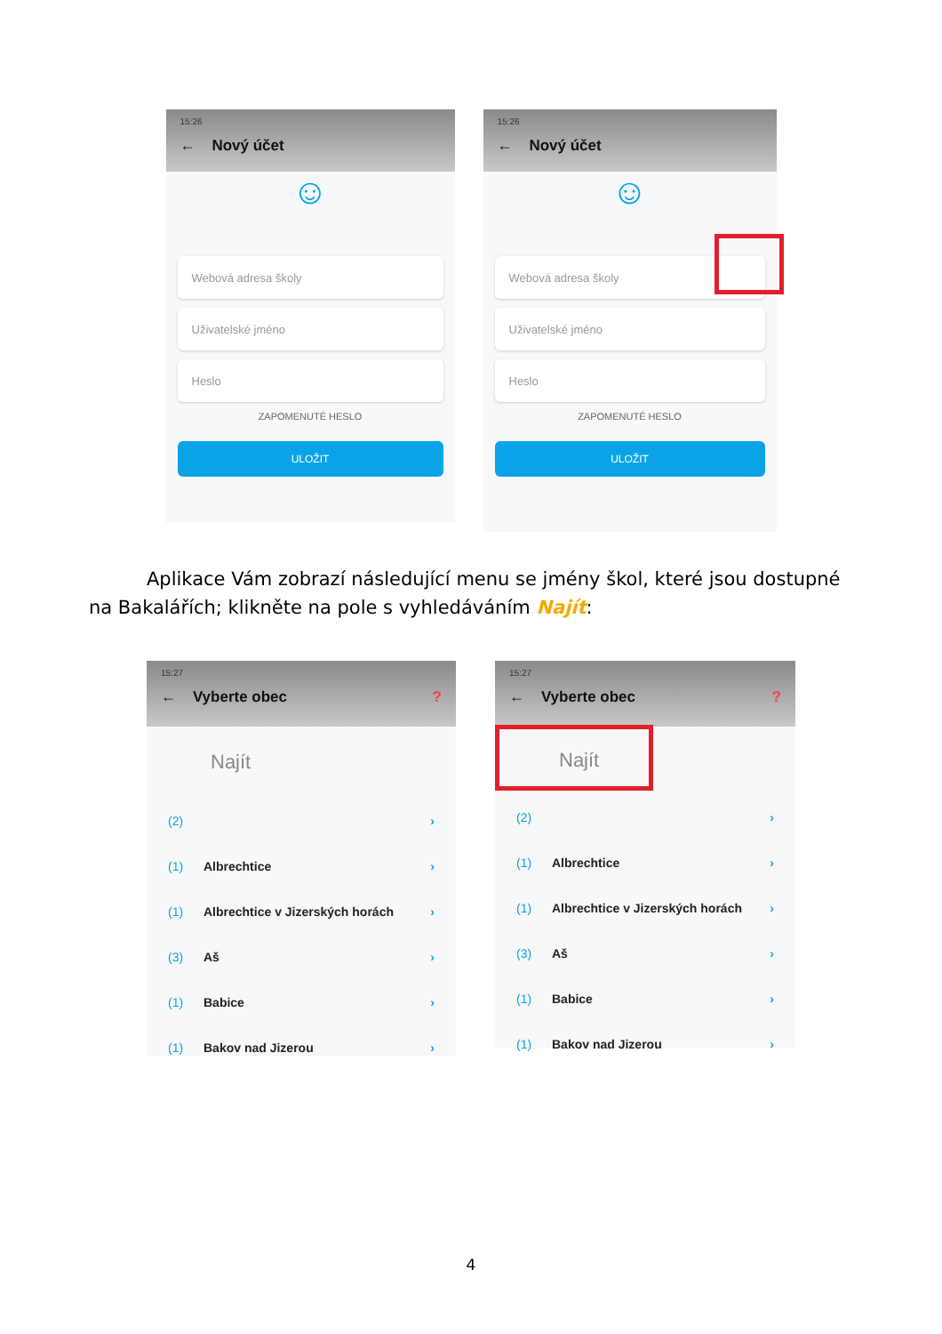15:26
← Nový účet
☺
Webová adresa školy
Uživatelské jméno
Heslo
ZAPOMENUTÉ HESLO
ULOŽIT
15:26
← Nový účet
☺
Webová adresa školy
Uživatelské jméno
Heslo
ZAPOMENUTÉ HESLO
ULOŽIT
Aplikace Vám zobrazí následující menu se jmény škol, které jsou dostupné na Bakalářích; klikněte na pole s vyhledáváním Najít:
15:27
← Vyberte obec ?
Najít
(2) ›
(1) Albrechtice ›
(1) Albrechtice v Jizerských horách ›
(3) Aš ›
(1) Babice ›
(1) Bakov nad Jizerou ›
15:27
← Vyberte obec ?
Najít
(2) ›
(1) Albrechtice ›
(1) Albrechtice v Jizerských horách ›
(3) Aš ›
(1) Babice ›
(1) Bakov nad Jizerou ›
4